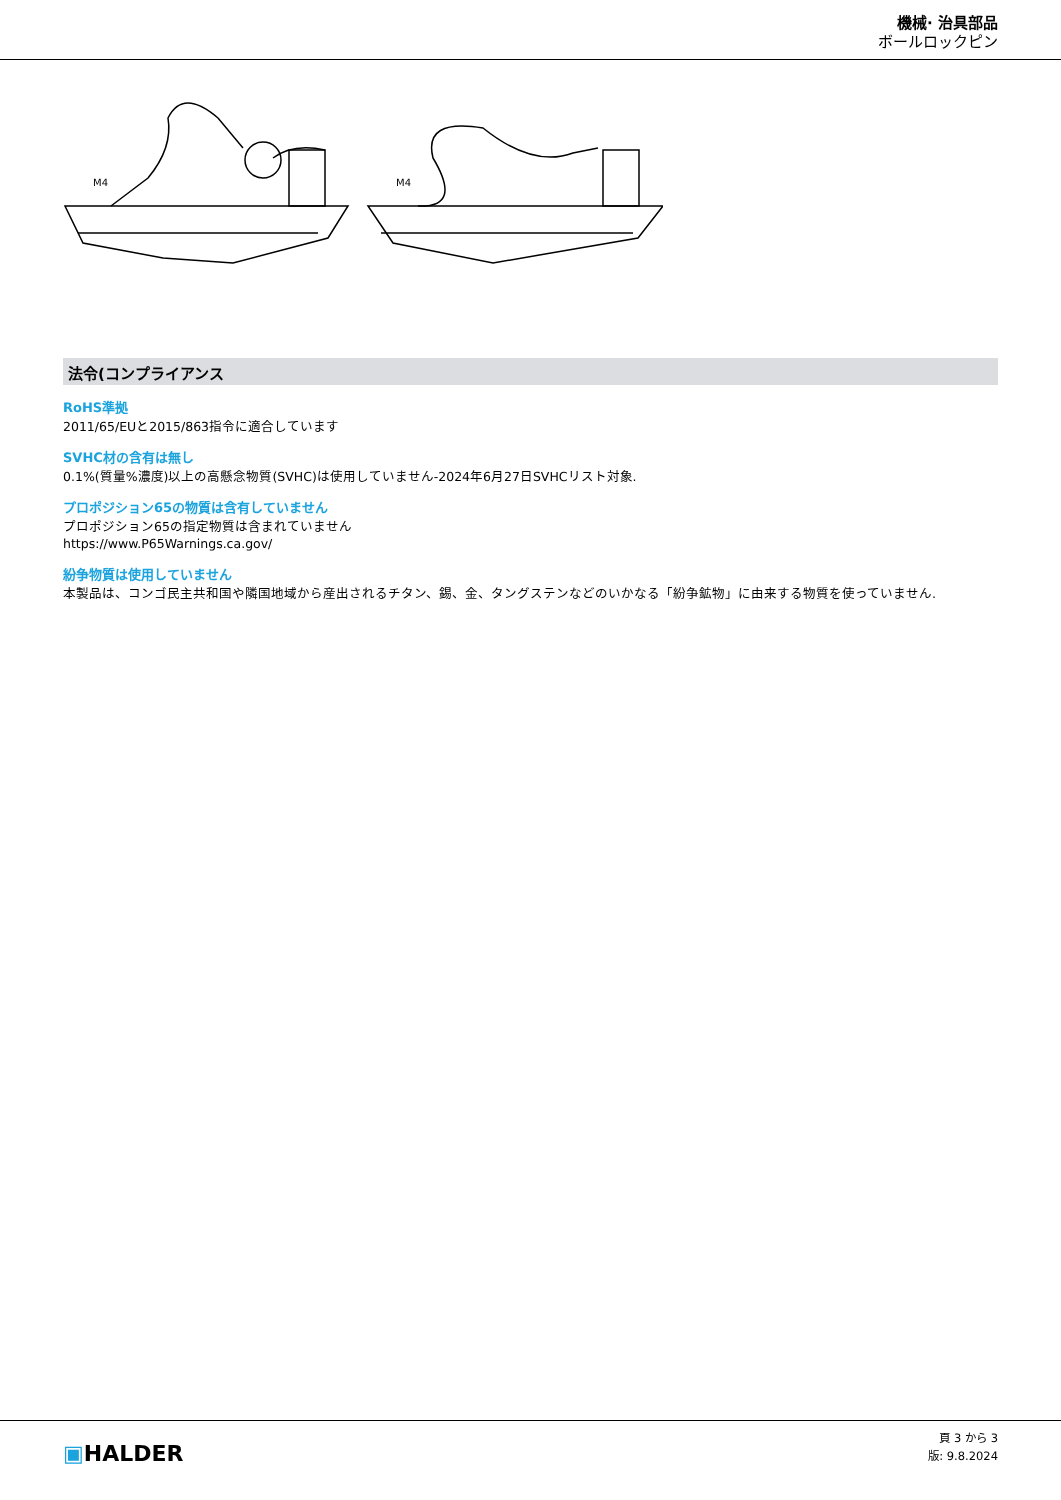機械· 治具部品
ボールロックピン
M4
M4
法令(コンプライアンス
RoHS準拠
2011/65/EUと2015/863指令に適合しています
SVHC材の含有は無し
0.1%(質量%濃度)以上の高懸念物質(SVHC)は使用していません-2024年6月27日SVHCリスト対象.
プロポジション65の物質は含有していません
プロポジション65の指定物質は含まれていません
https://www.P65Warnings.ca.gov/
紛争物質は使用していません
本製品は、コンゴ民主共和国や隣国地域から産出されるチタン、錫、金、タングステンなどのいかなる「紛争鉱物」に由来する物質を使っていません.
▣HALDER
頁 3 から 3
版: 9.8.2024